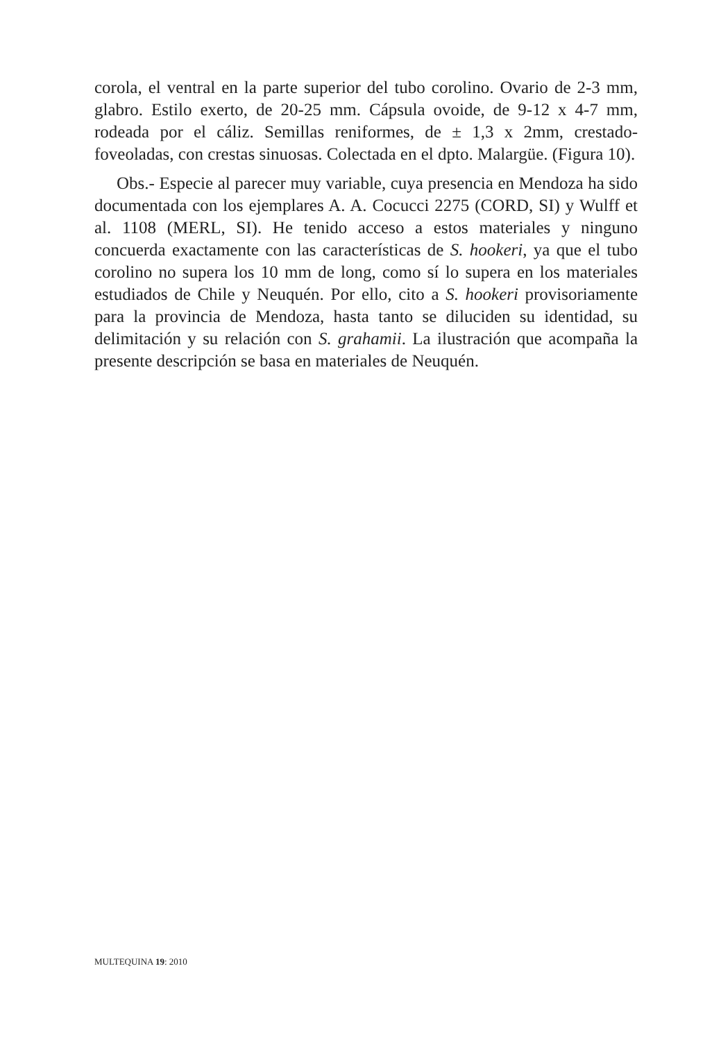corola, el ventral en la parte superior del tubo corolino. Ovario de 2-3 mm, glabro. Estilo exerto, de 20-25 mm. Cápsula ovoide, de 9-12 x 4-7 mm, rodeada por el cáliz. Semillas reniformes, de ± 1,3 x 2mm, crestado-foveoladas, con crestas sinuosas. Colectada en el dpto. Malargüe. (Figura 10).
Obs.- Especie al parecer muy variable, cuya presencia en Mendoza ha sido documentada con los ejemplares A. A. Cocucci 2275 (CORD, SI) y Wulff et al. 1108 (MERL, SI). He tenido acceso a estos materiales y ninguno concuerda exactamente con las características de S. hookeri, ya que el tubo corolino no supera los 10 mm de long, como sí lo supera en los materiales estudiados de Chile y Neuquén. Por ello, cito a S. hookeri provisoriamente para la provincia de Mendoza, hasta tanto se diluciden su identidad, su delimitación y su relación con S. grahamii. La ilustración que acompaña la presente descripción se basa en materiales de Neuquén.
MULTEQUINA 19: 2010